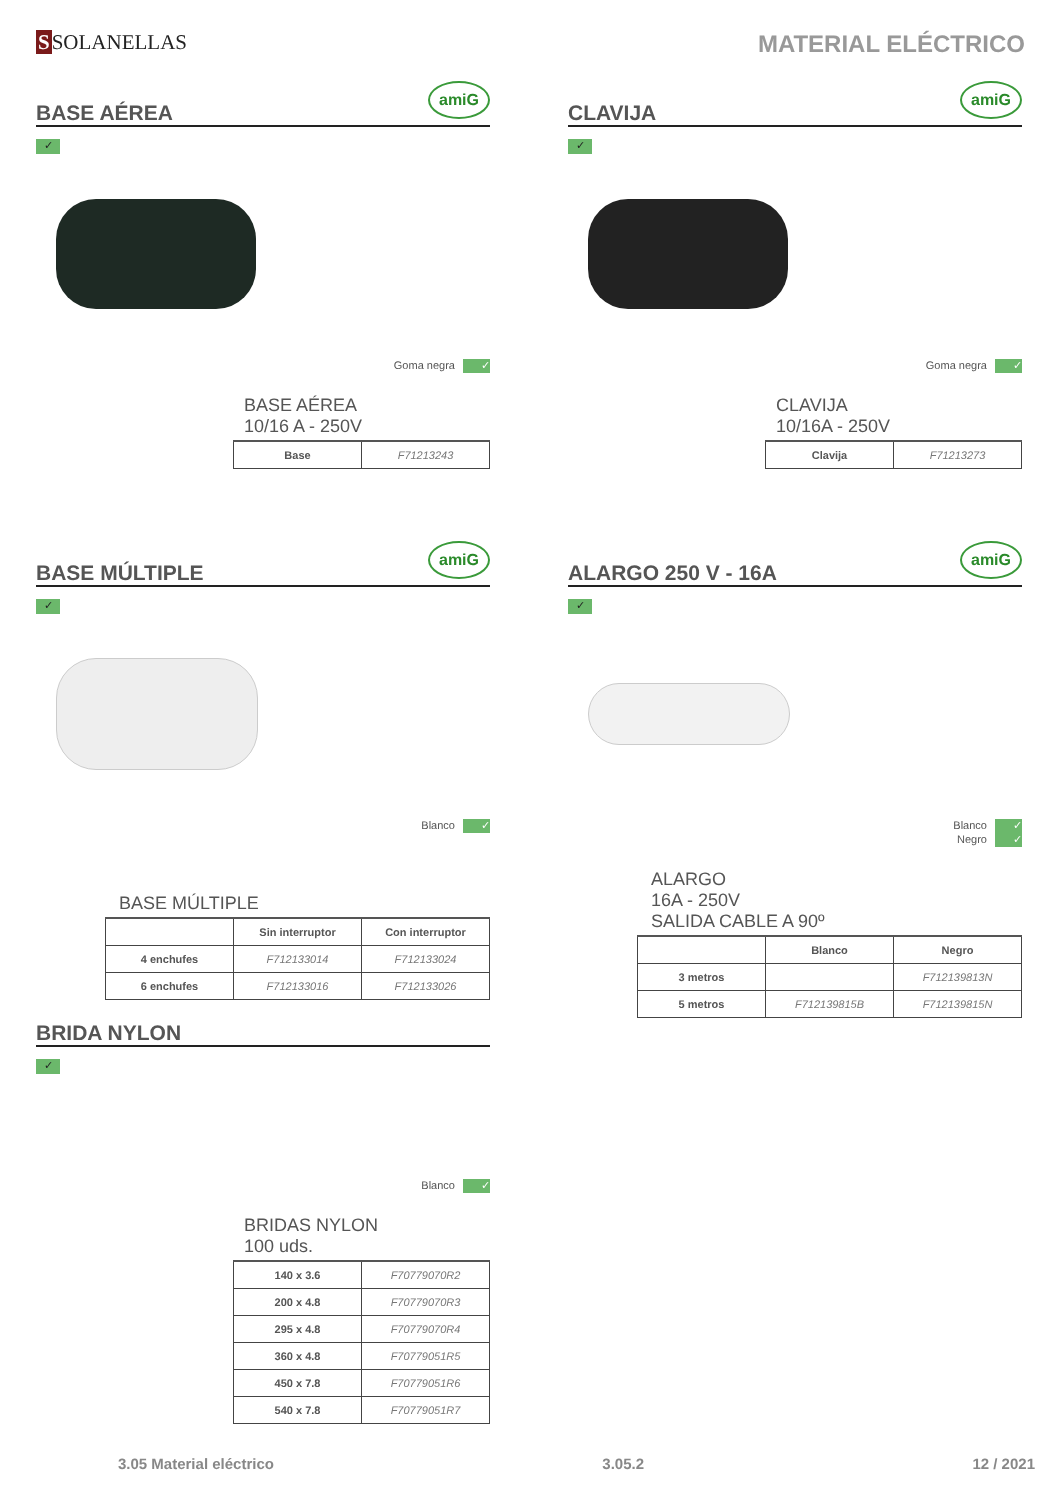SSOLANELLAS MATERIAL ELÉCTRICO
BASE AÉREA
amiG
✓
Goma negra ✓
BASE AÉREA
10/16 A - 250V
| Base | F71213243 |
CLAVIJA
amiG
✓
Goma negra ✓
CLAVIJA
10/16A - 250V
| Clavija | F71213273 |
BASE MÚLTIPLE
amiG
✓
Blanco ✓
BASE MÚLTIPLE
| | Sin interruptor | Con interruptor |
| --- | --- | --- |
| 4 enchufes | F712133014 | F712133024 |
| 6 enchufes | F712133016 | F712133026 |
ALARGO 250 V - 16A
amiG
✓
Blanco ✓
Negro ✓
ALARGO
16A - 250V
SALIDA CABLE A 90º
| | Blanco | Negro |
| --- | --- | --- |
| 3 metros | | F712139813N |
| 5 metros | F712139815B | F712139815N |
BRIDA NYLON
✓
Blanco ✓
BRIDAS NYLON
100 uds.
| 140 x 3.6 | F70779070R2 |
| 200 x 4.8 | F70779070R3 |
| 295 x 4.8 | F70779070R4 |
| 360 x 4.8 | F70779051R5 |
| 450 x 7.8 | F70779051R6 |
| 540 x 7.8 | F70779051R7 |
3.05 Material eléctrico 3.05.2 12 / 2021